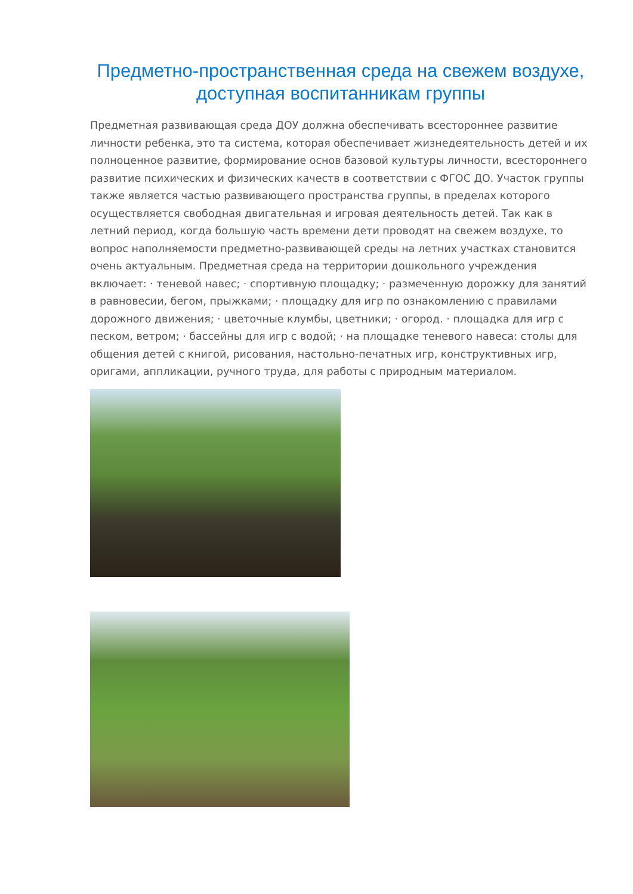Предметно-пространственная среда на свежем воздухе, доступная воспитанникам группы
Предметная развивающая среда ДОУ должна обеспечивать всестороннее развитие личности ребенка, это та система, которая обеспечивает жизнедеятельность детей и их полноценное развитие, формирование основ базовой культуры личности, всестороннего развитие психических и физических качеств в соответствии с ФГОС ДО. Участок группы также является частью развивающего пространства группы, в пределах которого осуществляется свободная двигательная и игровая деятельность детей. Так как в летний период, когда большую часть времени дети проводят на свежем воздухе, то вопрос наполняемости предметно-развивающей среды на летних участках становится очень актуальным. Предметная среда на территории дошкольного учреждения включает: · теневой навес; · спортивную площадку; · размеченную дорожку для занятий в равновесии, бегом, прыжками; · площадку для игр по ознакомлению с правилами дорожного движения; · цветочные клумбы, цветники; · огород. · площадка для игр с песком, ветром; · бассейны для игр с водой; · на площадке теневого навеса: столы для общения детей с книгой, рисования, настольно-печатных игр, конструктивных игр, оригами, аппликации, ручного труда, для работы с природным материалом.